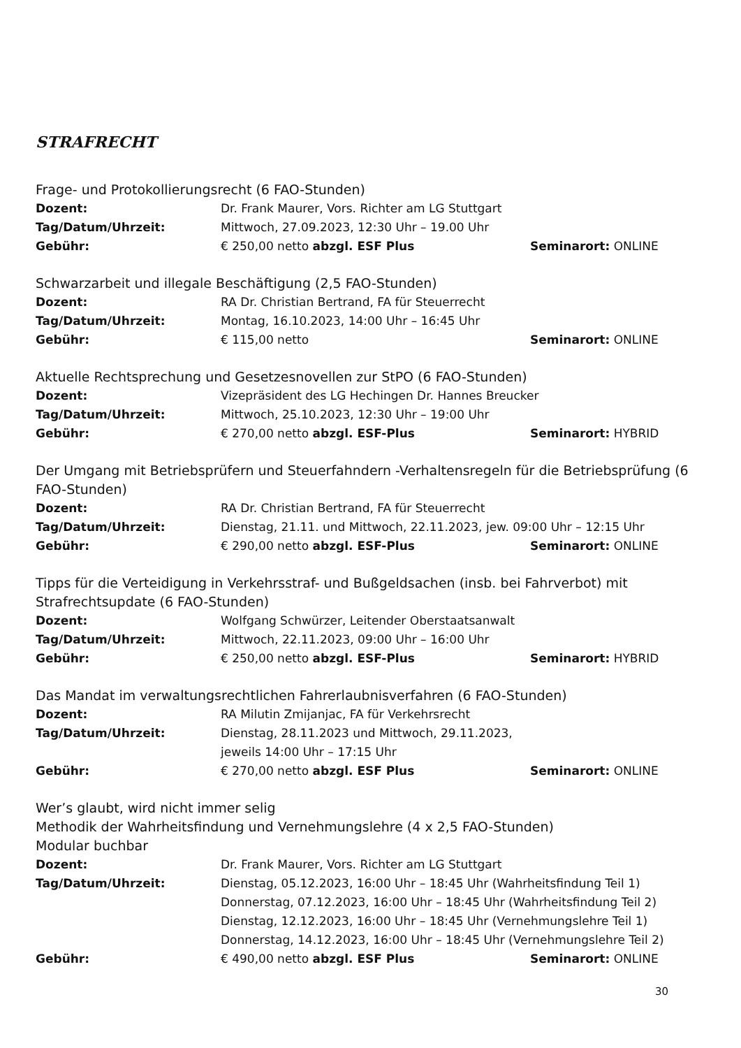STRAFRECHT
Frage- und Protokollierungsrecht (6 FAO-Stunden)
Dozent: Dr. Frank Maurer, Vors. Richter am LG Stuttgart
Tag/Datum/Uhrzeit: Mittwoch, 27.09.2023, 12:30 Uhr – 19.00 Uhr
Gebühr: € 250,00 netto abzgl. ESF Plus Seminarort: ONLINE
Schwarzarbeit und illegale Beschäftigung (2,5 FAO-Stunden)
Dozent: RA Dr. Christian Bertrand, FA für Steuerrecht
Tag/Datum/Uhrzeit: Montag, 16.10.2023, 14:00 Uhr – 16:45 Uhr
Gebühr: € 115,00 netto Seminarort: ONLINE
Aktuelle Rechtsprechung und Gesetzesnovellen zur StPO (6 FAO-Stunden)
Dozent: Vizepräsident des LG Hechingen Dr. Hannes Breucker
Tag/Datum/Uhrzeit: Mittwoch, 25.10.2023, 12:30 Uhr – 19:00 Uhr
Gebühr: € 270,00 netto abzgl. ESF-Plus Seminarort: HYBRID
Der Umgang mit Betriebsprüfern und Steuerfahndern -Verhaltensregeln für die Betriebsprüfung (6 FAO-Stunden)
Dozent: RA Dr. Christian Bertrand, FA für Steuerrecht
Tag/Datum/Uhrzeit: Dienstag, 21.11. und Mittwoch, 22.11.2023, jew. 09:00 Uhr – 12:15 Uhr
Gebühr: € 290,00 netto abzgl. ESF-Plus Seminarort: ONLINE
Tipps für die Verteidigung in Verkehrsstraf- und Bußgeldsachen (insb. bei Fahrverbot) mit Strafrechtsupdate (6 FAO-Stunden)
Dozent: Wolfgang Schwürzer, Leitender Oberstaatsanwalt
Tag/Datum/Uhrzeit: Mittwoch, 22.11.2023, 09:00 Uhr – 16:00 Uhr
Gebühr: € 250,00 netto abzgl. ESF-Plus Seminarort: HYBRID
Das Mandat im verwaltungsrechtlichen Fahrerlaubnisverfahren (6 FAO-Stunden)
Dozent: RA Milutin Zmijanjac, FA für Verkehrsrecht
Tag/Datum/Uhrzeit: Dienstag, 28.11.2023 und Mittwoch, 29.11.2023,
jeweils 14:00 Uhr – 17:15 Uhr
Gebühr: € 270,00 netto abzgl. ESF Plus Seminarort: ONLINE
Wer’s glaubt, wird nicht immer selig
Methodik der Wahrheitsfindung und Vernehmungslehre (4 x 2,5 FAO-Stunden)
Modular buchbar
Dozent: Dr. Frank Maurer, Vors. Richter am LG Stuttgart
Tag/Datum/Uhrzeit: Dienstag, 05.12.2023, 16:00 Uhr – 18:45 Uhr (Wahrheitsfindung Teil 1)
Donnerstag, 07.12.2023, 16:00 Uhr – 18:45 Uhr (Wahrheitsfindung Teil 2)
Dienstag, 12.12.2023, 16:00 Uhr – 18:45 Uhr (Vernehmungslehre Teil 1)
Donnerstag, 14.12.2023, 16:00 Uhr – 18:45 Uhr (Vernehmungslehre Teil 2)
Gebühr: € 490,00 netto abzgl. ESF Plus Seminarort: ONLINE
30